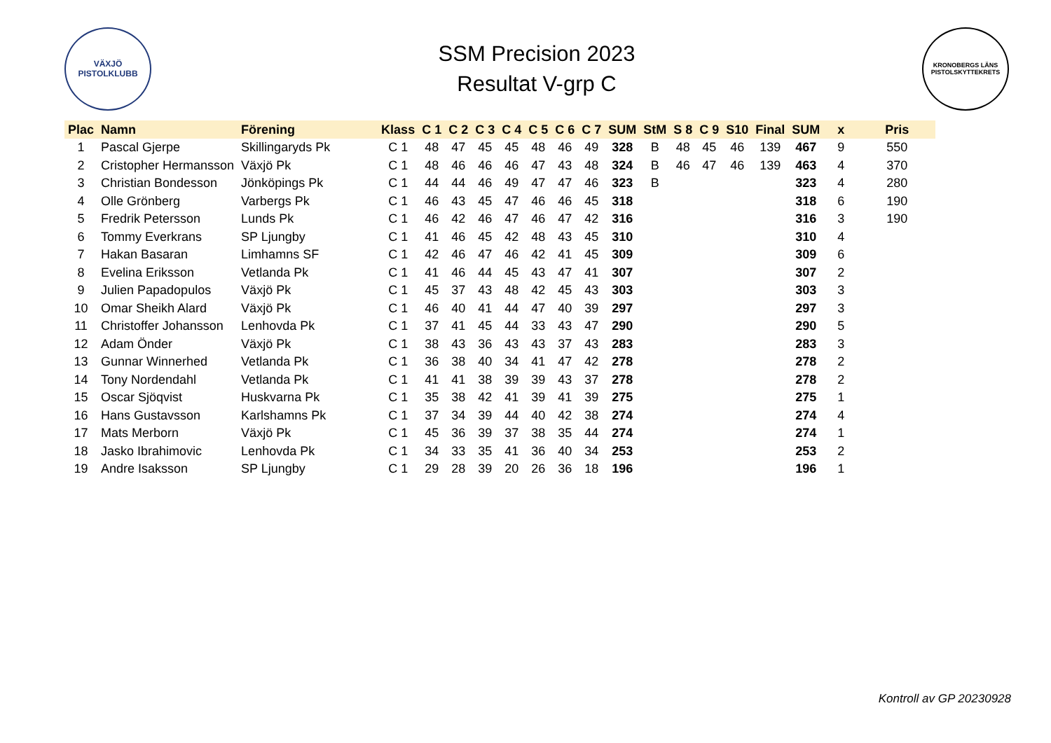VÄXJÖ
PISTOLKLUBB
SSM Precision 2023
Resultat V-grp C
KRONOBERGS LÄNS
PISTOLSKYTTEKRETS
| Plac | Namn | Förening | Klass | C 1 | C 2 | C 3 | C 4 | C 5 | C 6 | C 7 | SUM | StM | S 8 | C 9 | S10 | Final | SUM | x | Pris |
| --- | --- | --- | --- | --- | --- | --- | --- | --- | --- | --- | --- | --- | --- | --- | --- | --- | --- | --- | --- |
| 1 | Pascal Gjerpe | Skillingaryds Pk | C 1 | 48 | 47 | 45 | 45 | 48 | 46 | 49 | 328 | B | 48 | 45 | 46 | 139 | 467 | 9 | 550 |
| 2 | Cristopher Hermansson | Växjö Pk | C 1 | 48 | 46 | 46 | 46 | 47 | 43 | 48 | 324 | B | 46 | 47 | 46 | 139 | 463 | 4 | 370 |
| 3 | Christian Bondesson | Jönköpings Pk | C 1 | 44 | 44 | 46 | 49 | 47 | 47 | 46 | 323 | B | | | | | 323 | 4 | 280 |
| 4 | Olle Grönberg | Varbergs Pk | C 1 | 46 | 43 | 45 | 47 | 46 | 46 | 45 | 318 | | | | | | 318 | 6 | 190 |
| 5 | Fredrik Petersson | Lunds Pk | C 1 | 46 | 42 | 46 | 47 | 46 | 47 | 42 | 316 | | | | | | 316 | 3 | 190 |
| 6 | Tommy Everkrans | SP Ljungby | C 1 | 41 | 46 | 45 | 42 | 48 | 43 | 45 | 310 | | | | | | 310 | 4 | |
| 7 | Hakan Basaran | Limhamns SF | C 1 | 42 | 46 | 47 | 46 | 42 | 41 | 45 | 309 | | | | | | 309 | 6 | |
| 8 | Evelina Eriksson | Vetlanda Pk | C 1 | 41 | 46 | 44 | 45 | 43 | 47 | 41 | 307 | | | | | | 307 | 2 | |
| 9 | Julien Papadopulos | Växjö Pk | C 1 | 45 | 37 | 43 | 48 | 42 | 45 | 43 | 303 | | | | | | 303 | 3 | |
| 10 | Omar Sheikh Alard | Växjö Pk | C 1 | 46 | 40 | 41 | 44 | 47 | 40 | 39 | 297 | | | | | | 297 | 3 | |
| 11 | Christoffer Johansson | Lenhovda Pk | C 1 | 37 | 41 | 45 | 44 | 33 | 43 | 47 | 290 | | | | | | 290 | 5 | |
| 12 | Adam Önder | Växjö Pk | C 1 | 38 | 43 | 36 | 43 | 43 | 37 | 43 | 283 | | | | | | 283 | 3 | |
| 13 | Gunnar Winnerhed | Vetlanda Pk | C 1 | 36 | 38 | 40 | 34 | 41 | 47 | 42 | 278 | | | | | | 278 | 2 | |
| 14 | Tony Nordendahl | Vetlanda Pk | C 1 | 41 | 41 | 38 | 39 | 39 | 43 | 37 | 278 | | | | | | 278 | 2 | |
| 15 | Oscar Sjöqvist | Huskvarna Pk | C 1 | 35 | 38 | 42 | 41 | 39 | 41 | 39 | 275 | | | | | | 275 | 1 | |
| 16 | Hans Gustavsson | Karlshamns Pk | C 1 | 37 | 34 | 39 | 44 | 40 | 42 | 38 | 274 | | | | | | 274 | 4 | |
| 17 | Mats Merborn | Växjö Pk | C 1 | 45 | 36 | 39 | 37 | 38 | 35 | 44 | 274 | | | | | | 274 | 1 | |
| 18 | Jasko Ibrahimovic | Lenhovda Pk | C 1 | 34 | 33 | 35 | 41 | 36 | 40 | 34 | 253 | | | | | | 253 | 2 | |
| 19 | Andre Isaksson | SP Ljungby | C 1 | 29 | 28 | 39 | 20 | 26 | 36 | 18 | 196 | | | | | | 196 | 1 | |
Kontroll av GP 20230928